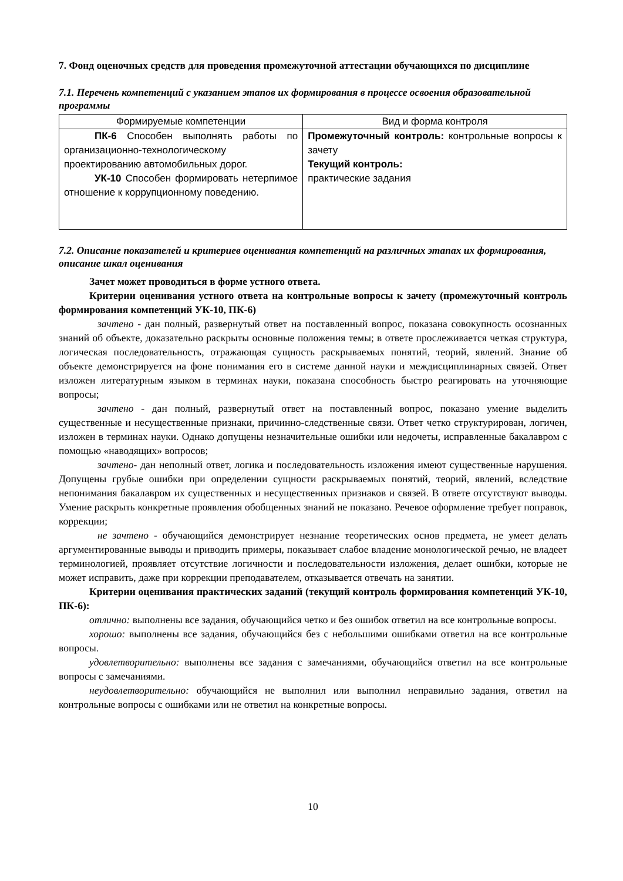7. Фонд оценочных средств для проведения промежуточной аттестации обучающихся по дисциплине
7.1. Перечень компетенций с указанием этапов их формирования в процессе освоения образовательной программы
| Формируемые компетенции | Вид и форма контроля |
| --- | --- |
| ПК-6 Способен выполнять работы по организационно-технологическому проектированию автомобильных дорог. УК-10 Способен формировать нетерпимое отношение к коррупционному поведению. | Промежуточный контроль: контрольные вопросы к зачету Текущий контроль: практические задания |
7.2. Описание показателей и критериев оценивания компетенций на различных этапах их формирования, описание шкал оценивания
Зачет может проводиться в форме устного ответа.
Критерии оценивания устного ответа на контрольные вопросы к зачету (промежуточный контроль формирования компетенций УК-10, ПК-6)
зачтено - дан полный, развернутый ответ на поставленный вопрос, показана совокупность осознанных знаний об объекте, доказательно раскрыты основные положения темы; в ответе прослеживается четкая структура, логическая последовательность, отражающая сущность раскрываемых понятий, теорий, явлений. Знание об объекте демонстрируется на фоне понимания его в системе данной науки и междисциплинарных связей. Ответ изложен литературным языком в терминах науки, показана способность быстро реагировать на уточняющие вопросы;
зачтено - дан полный, развернутый ответ на поставленный вопрос, показано умение выделить существенные и несущественные признаки, причинно-следственные связи. Ответ четко структурирован, логичен, изложен в терминах науки. Однако допущены незначительные ошибки или недочеты, исправленные бакалавром с помощью «наводящих» вопросов;
зачтено- дан неполный ответ, логика и последовательность изложения имеют существенные нарушения. Допущены грубые ошибки при определении сущности раскрываемых понятий, теорий, явлений, вследствие непонимания бакалавром их существенных и несущественных признаков и связей. В ответе отсутствуют выводы. Умение раскрыть конкретные проявления обобщенных знаний не показано. Речевое оформление требует поправок, коррекции;
не зачтено - обучающийся демонстрирует незнание теоретических основ предмета, не умеет делать аргументированные выводы и приводить примеры, показывает слабое владение монологической речью, не владеет терминологией, проявляет отсутствие логичности и последовательности изложения, делает ошибки, которые не может исправить, даже при коррекции преподавателем, отказывается отвечать на занятии.
Критерии оценивания практических заданий (текущий контроль формирования компетенций УК-10, ПК-6):
отлично: выполнены все задания, обучающийся четко и без ошибок ответил на все контрольные вопросы.
хорошо: выполнены все задания, обучающийся без с небольшими ошибками ответил на все контрольные вопросы.
удовлетворительно: выполнены все задания с замечаниями, обучающийся ответил на все контрольные вопросы с замечаниями.
неудовлетворительно: обучающийся не выполнил или выполнил неправильно задания, ответил на контрольные вопросы с ошибками или не ответил на конкретные вопросы.
10